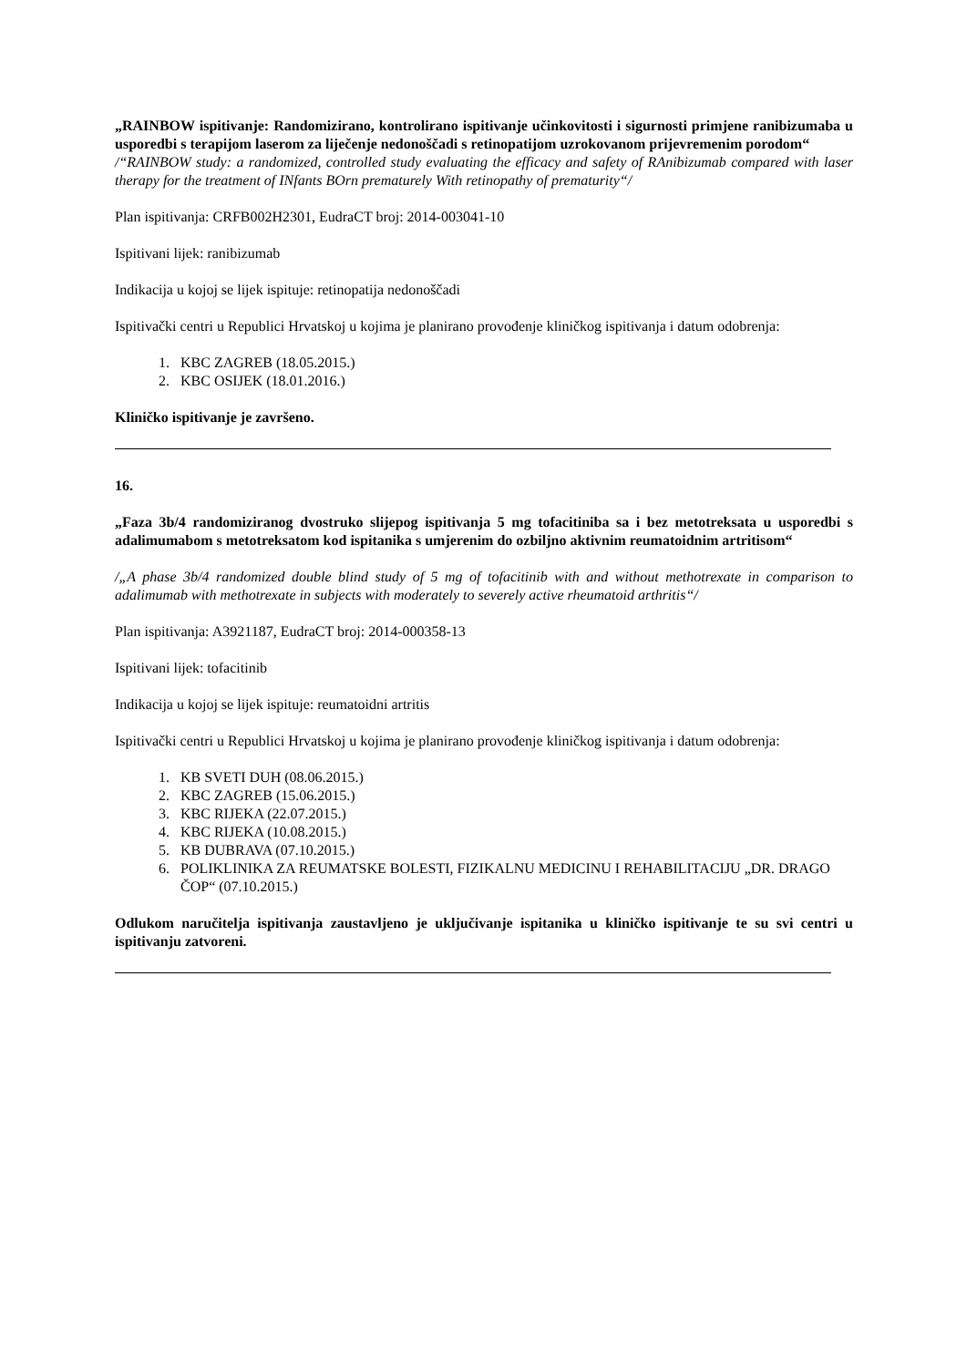„RAINBOW ispitivanje: Randomizirano, kontrolirano ispitivanje učinkovitosti i sigurnosti primjene ranibizumaba u usporedbi s terapijom laserom za liječenje nedonoščadi s retinopatijom uzrokovanom prijevremenim porodom“
/“RAINBOW study: a randomized, controlled study evaluating the efficacy and safety of RAnibizumab compared with laser therapy for the treatment of INfants BOrn prematurely With retinopathy of prematurity“/
Plan ispitivanja: CRFB002H2301, EudraCT broj: 2014-003041-10
Ispitivani lijek: ranibizumab
Indikacija u kojoj se lijek ispituje: retinopatija nedonoščadi
Ispitivački centri u Republici Hrvatskoj u kojima je planirano provođenje kliničkog ispitivanja i datum odobrenja:
1. KBC ZAGREB (18.05.2015.)
2. KBC OSIJEK (18.01.2016.)
Kliničko ispitivanje je završeno.
16.
„Faza 3b/4 randomiziranog dvostruko slijepog ispitivanja 5 mg tofacitiniba sa i bez metotreksata u usporedbi s adalimumabom s metotreksatom kod ispitanika s umjerenim do ozbiljno aktivnim reumatoidnim artritisom“
/„A phase 3b/4 randomized double blind study of 5 mg of tofacitinib with and without methotrexate in comparison to adalimumab with methotrexate in subjects with moderately to severely active rheumatoid arthritis“/
Plan ispitivanja: A3921187, EudraCT broj: 2014-000358-13
Ispitivani lijek: tofacitinib
Indikacija u kojoj se lijek ispituje: reumatoidni artritis
Ispitivački centri u Republici Hrvatskoj u kojima je planirano provođenje kliničkog ispitivanja i datum odobrenja:
1. KB SVETI DUH (08.06.2015.)
2. KBC ZAGREB (15.06.2015.)
3. KBC RIJEKA (22.07.2015.)
4. KBC RIJEKA (10.08.2015.)
5. KB DUBRAVA (07.10.2015.)
6. POLIKLINIKA ZA REUMATSKE BOLESTI, FIZIKALNU MEDICINU I REHABILITACIJU „DR. DRAGO ČOP“ (07.10.2015.)
Odlukom naručitelja ispitivanja zaustavljeno je uključivanje ispitanika u kliničko ispitivanje te su svi centri u ispitivanju zatvoreni.